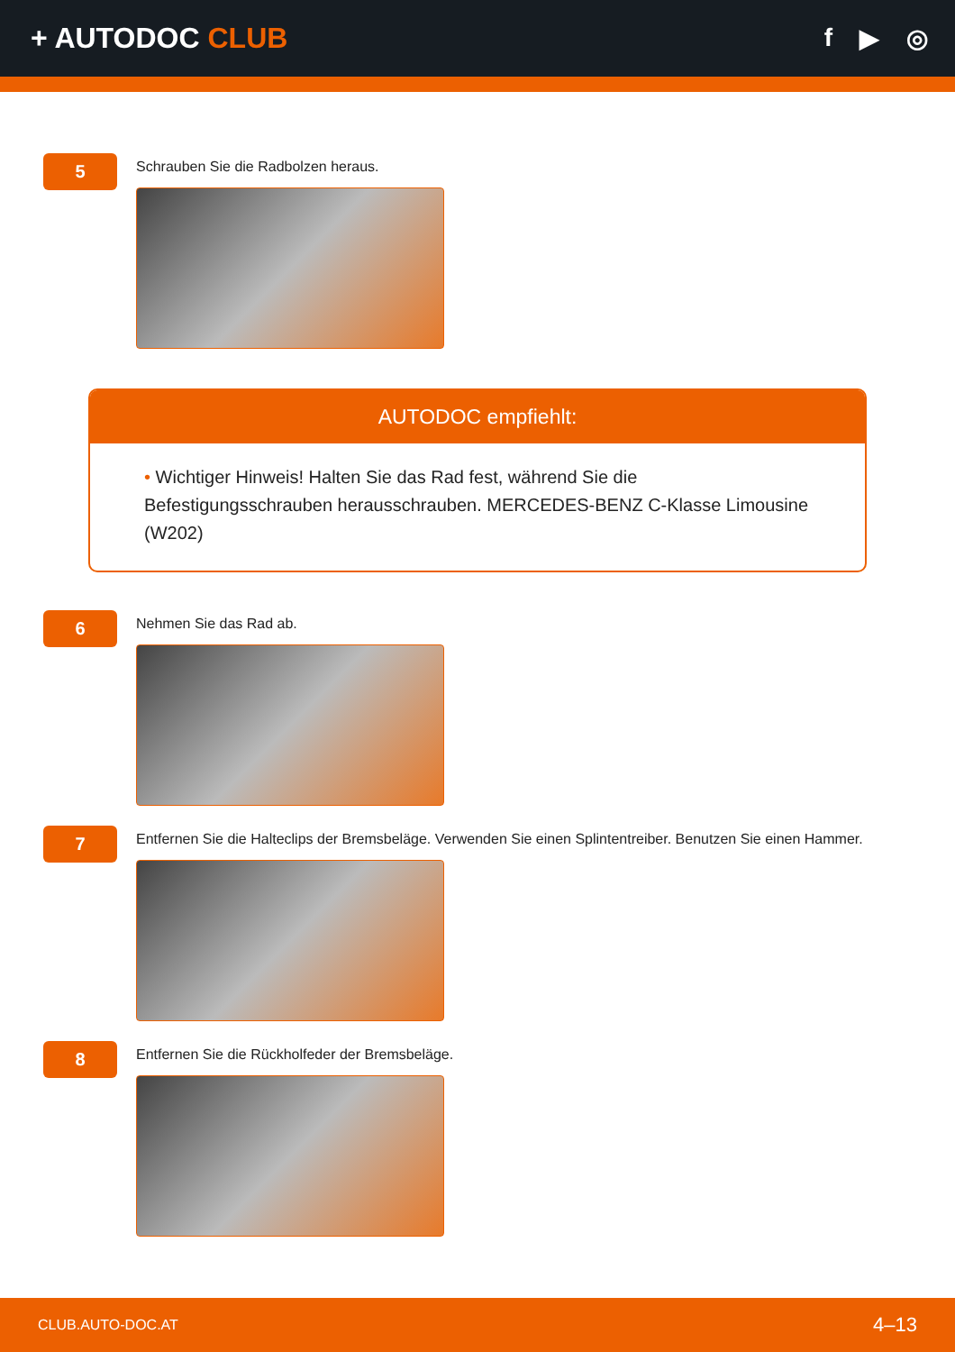+ AUTODOC CLUB f ▶ ◎
5
Schrauben Sie die Radbolzen heraus.
AUTODOC empfiehlt:
• Wichtiger Hinweis! Halten Sie das Rad fest, während Sie die Befestigungsschrauben herausschrauben. MERCEDES-BENZ C-Klasse Limousine (W202)
6
Nehmen Sie das Rad ab.
7
Entfernen Sie die Halteclips der Bremsbeläge. Verwenden Sie einen Splintentreiber. Benutzen Sie einen Hammer.
8
Entfernen Sie die Rückholfeder der Bremsbeläge.
CLUB.AUTO-DOC.AT 4–13